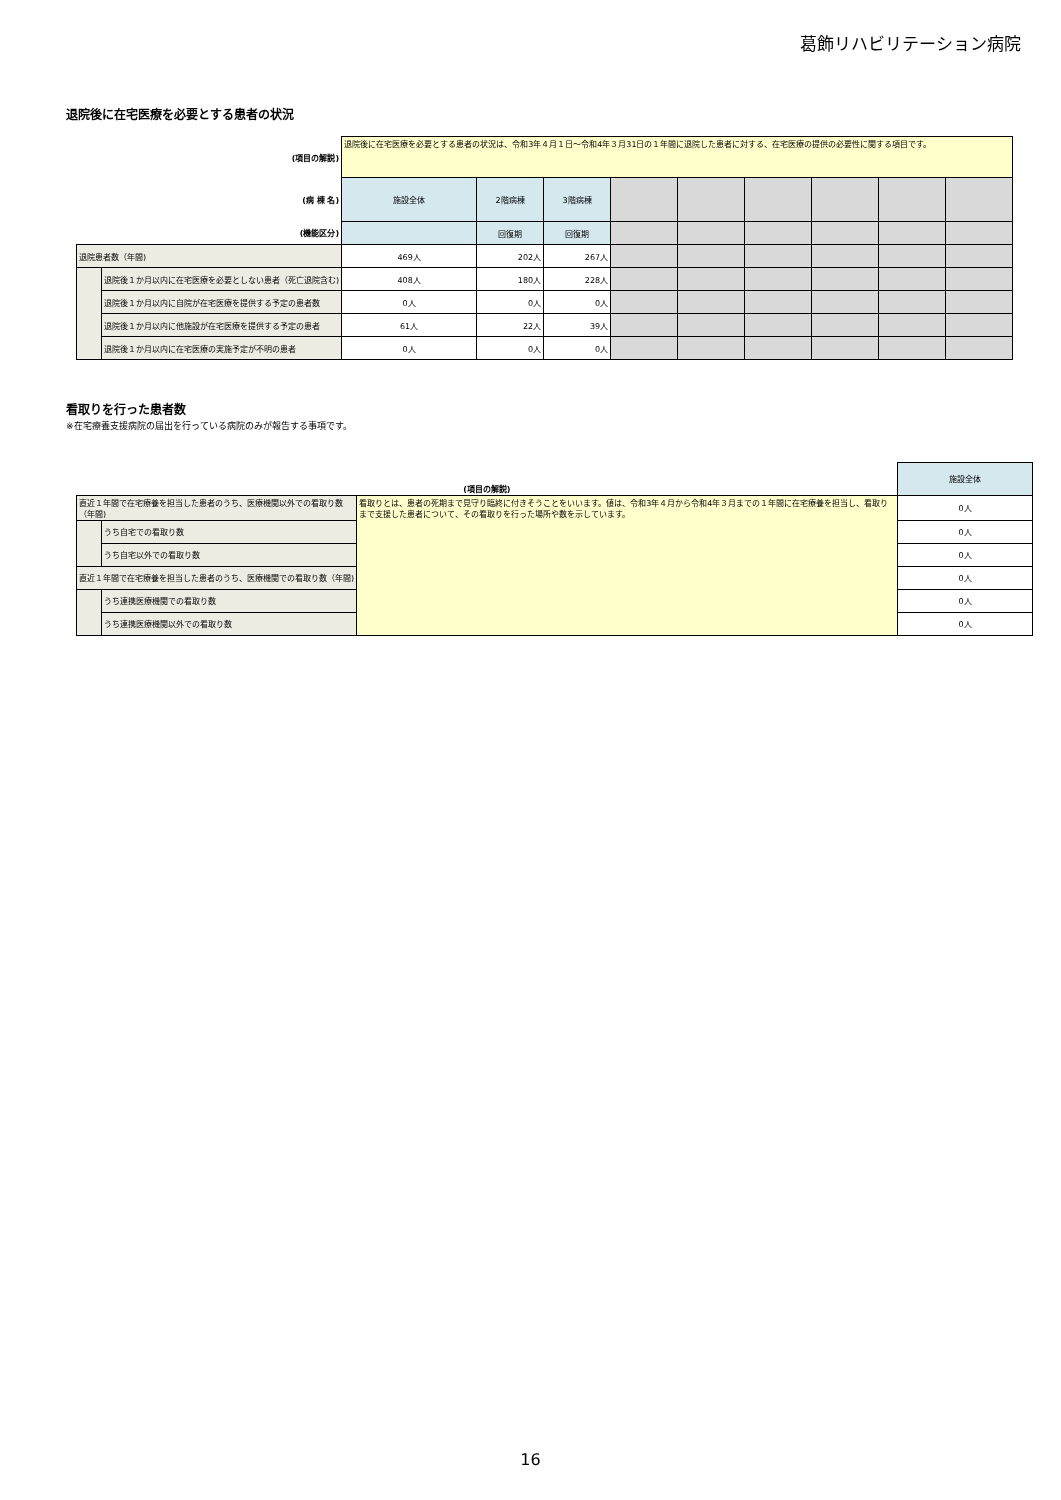葛飾リハビリテーション病院
退院後に在宅医療を必要とする患者の状況
| (項目の解説) | | 退院後に在宅医療を必要とする患者の状況は、令和3年４月１日～令和4年３月31日の１年間に退院した患者に対する、在宅医療の提供の必要性に関する項目です。 | | | | | | | | |
| (病 棟 名) | | 施設全体 | 2階病棟 | 3階病棟 | | | | | | |
| (機能区分) | | | 回復期 | 回復期 | | | | | | |
| 退院患者数（年間) | | 469人 | 202人 | 267人 | | | | | | |
| | 退院後１か月以内に在宅医療を必要としない患者（死亡退院含む) | 408人 | 180人 | 228人 | | | | | | |
| | 退院後１か月以内に自院が在宅医療を提供する予定の患者数 | 0人 | 0人 | 0人 | | | | | | |
| | 退院後１か月以内に他施設が在宅医療を提供する予定の患者 | 61人 | 22人 | 39人 | | | | | | |
| | 退院後１か月以内に在宅医療の実施予定が不明の患者 | 0人 | 0人 | 0人 | | | | | | |
看取りを行った患者数
※在宅療養支援病院の届出を行っている病院のみが報告する事項です。
| (項目の解説) | | | 施設全体 |
| 直近１年間で在宅療養を担当した患者のうち、医療機関以外での看取り数（年間) | | 看取りとは、患者の死期まで見守り臨終に付きそうことをいいます。値は、令和3年４月から令和4年３月までの１年間に在宅療養を担当し、看取りまで支援した患者について、その看取りを行った場所や数を示しています。 | 0人 |
| | うち自宅での看取り数 | | 0人 |
| | うち自宅以外での看取り数 | | 0人 |
| 直近１年間で在宅療養を担当した患者のうち、医療機関での看取り数（年間) | | | 0人 |
| | うち連携医療機関での看取り数 | | 0人 |
| | うち連携医療機関以外での看取り数 | | 0人 |
16